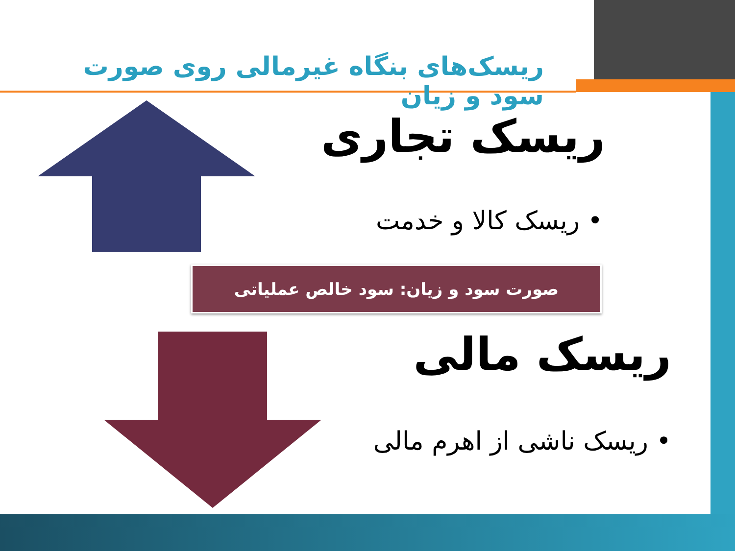ریسک‌های بنگاه غیرمالی روی صورت سود و زیان
ریسک تجاری
• ریسک کالا و خدمت
صورت سود و زیان: سود خالص عملیاتی
ریسک مالی
• ریسک ناشی از اهرم مالی